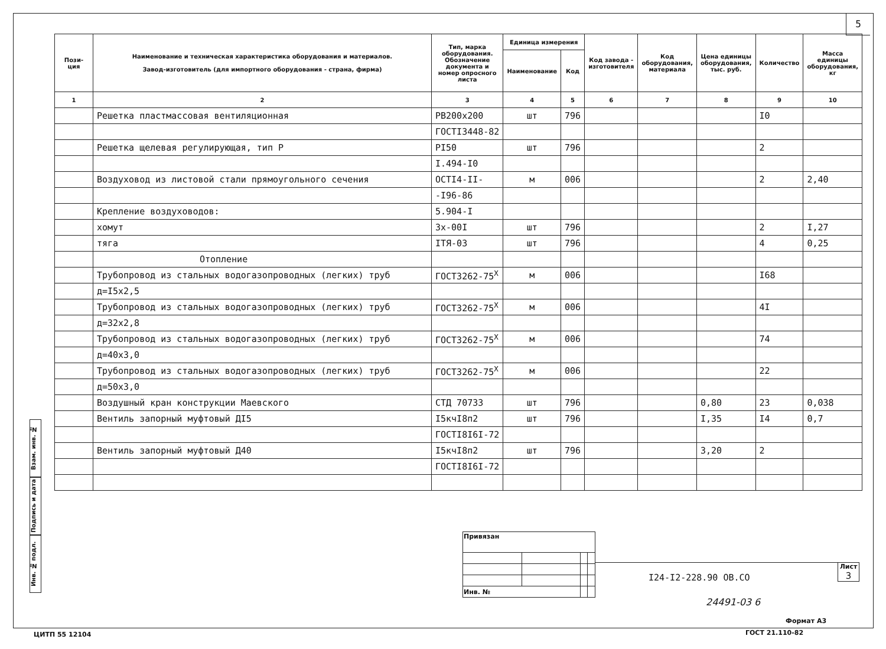5
Взам. инв. №
Подпись и дата
Инв. № подл.
| Пози-ция | Наименование и техническая характеристика оборудования и материалов. Завод-изготовитель (для импортного оборудования - страна, фирма) | Тип, марка оборудования. Обозначение документа и номер опросного листа | Единица измерения | | Код завода - изготовителя | Код оборудования, материала | Цена единицы оборудования, тыс. руб. | Количество | Масса единицы оборудования, кг |
| --- | --- | --- | --- | --- | --- | --- | --- | --- | --- |
| | | | Наименование | Код | | | | | |
| 1 | 2 | 3 | 4 | 5 | 6 | 7 | 8 | 9 | 10 |
| | Решетка пластмассовая вентиляционная | РВ200х200 | шт | 796 | | | | I0 | |
| | | ГОСТI3448-82 | | | | | | | |
| | Решетка щелевая регулирующая, тип Р | РI50 | шт | 796 | | | | 2 | |
| | | I.494-I0 | | | | | | | |
| | Воздуховод из листовой стали прямоугольного сечения | ОСТI4-II- | м | 006 | | | | 2 | 2,40 |
| | | -I96-86 | | | | | | | |
| | Крепление воздуховодов: | 5.904-I | | | | | | | |
| | хомут | 3х-00I | шт | 796 | | | | 2 | I,27 |
| | тяга | IТЯ-03 | шт | 796 | | | | 4 | 0,25 |
| | Отопление | | | | | | | | |
| | Трубопровод из стальных водогазопроводных (легких) труб | ГОСТ3262-75<sup>Х</sup> | м | 006 | | | | I68 | |
| | д=I5х2,5 | | | | | | | | |
| | Трубопровод из стальных водогазопроводных (легких) труб | ГОСТ3262-75<sup>Х</sup> | м | 006 | | | | 4I | |
| | д=32х2,8 | | | | | | | | |
| | Трубопровод из стальных водогазопроводных (легких) труб | ГОСТ3262-75<sup>Х</sup> | м | 006 | | | | 74 | |
| | д=40х3,0 | | | | | | | | |
| | Трубопровод из стальных водогазопроводных (легких) труб | ГОСТ3262-75<sup>Х</sup> | м | 006 | | | | 22 | |
| | д=50х3,0 | | | | | | | | |
| | Воздушный кран конструкции Маевского | СТД 70733 | шт | 796 | | | 0,80 | 23 | 0,038 |
| | Вентиль запорный муфтовый ДI5 | I5кчI8п2 | шт | 796 | | | I,35 | I4 | 0,7 |
| | | ГОСТI8I6I-72 | | | | | | | |
| | Вентиль запорный муфтовый Д40 | I5кчI8п2 | шт | 796 | | | 3,20 | 2 | |
| | | ГОСТI8I6I-72 | | | | | | | |
| Привязан | | | |
| Инв. № | | | |
I24-I2-228.90 ОВ.СО
Лист
3
24491-03 6
Формат А3
ЦИТП 55 12104 ГОСТ 21.110-82